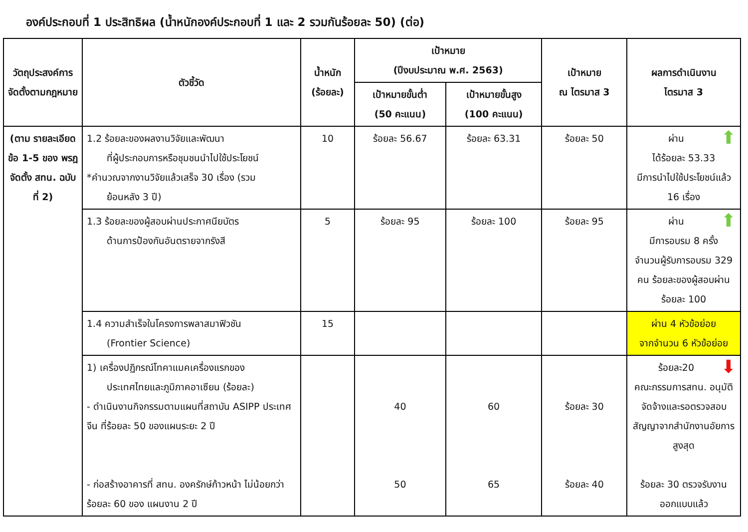องค์ประกอบที่ 1 ประสิทธิผล (น้ำหนักองค์ประกอบที่ 1 และ 2 รวมกันร้อยละ 50) (ต่อ)
| วัตถุประสงค์การจัดตั้งตามกฎหมาย | ตัวชี้วัด | น้ำหนัก (ร้อยละ) | เป้าหมาย (ปีงบประมาณ พ.ศ. 2563) | | เป้าหมาย ณ ไตรมาส 3 | ผลการดำเนินงาน ไตรมาส 3 |
| --- | --- | --- | --- | --- | --- | --- |
| | | | เป้าหมายขั้นต่ำ (50 คะแนน) | เป้าหมายขั้นสูง (100 คะแนน) | | |
| (ตาม รายละเอียด ข้อ 1-5 ของ พรฎ จัดตั้ง สทน. ฉบับที่ 2) | 1.2 ร้อยละของผลงานวิจัยและพัฒนา ที่ผู้ประกอบการหรือชุมชนนำไปใช้ประโยชน์ *คำนวณจากงานวิจัยแล้วเสร็จ 30 เรื่อง (รวม ย้อนหลัง 3 ปี) | 10 | ร้อยละ 56.67 | ร้อยละ 63.31 | ร้อยละ 50 | ⬆ ผ่าน ได้ร้อยละ 53.33 มีการนำไปใช้ประโยชน์แล้ว 16 เรื่อง |
| | 1.3 ร้อยละของผู้สอบผ่านประกาศนียบัตร ด้านการป้องกันอันตรายจากรังสี | 5 | ร้อยละ 95 | ร้อยละ 100 | ร้อยละ 95 | ⬆ ผ่าน มีการอบรม 8 ครั้ง จำนวนผู้รับการอบรม 329 คน ร้อยละของผู้สอบผ่าน ร้อยละ 100 |
| | 1.4 ความสำเร็จในโครงการพลาสมาฟิวชัน (Frontier Science) | 15 | | | | ผ่าน 4 หัวข้อย่อย จากจำนวน 6 หัวข้อย่อย |
| | 1) เครื่องปฏิกรณ์โทคาแมคเครื่องแรกของ ประเทศไทยและภูมิภาคอาเซียน (ร้อยละ) - ดำเนินงานกิจกรรมตามแผนที่สถาบัน ASIPP ประเทศจีน ที่ร้อยละ 50 ของแผนระยะ 2 ปี - ก่อสร้างอาคารที่ สทน. องครักษ์ก้าวหน้า ไม่น้อยกว่าร้อยละ 60 ของ แผนงาน 2 ปี | | 40 50 | 60 65 | ร้อยละ 30 ร้อยละ 40 | ⬇ ร้อยละ20 คณะกรรมการสทน. อนุมัติจัดจ้างและรอตรวจสอบสัญญาจากสำนักงานอัยการสูงสุด ร้อยละ 30 ตรวจรับงานออกแบบแล้ว |